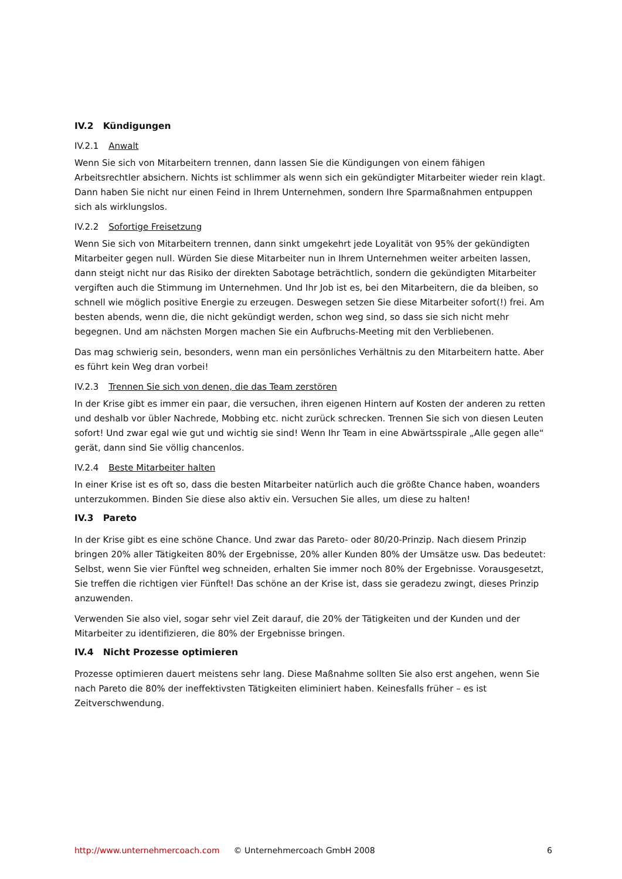IV.2 Kündigungen
IV.2.1 Anwalt
Wenn Sie sich von Mitarbeitern trennen, dann lassen Sie die Kündigungen von einem fähigen Arbeitsrechtler absichern. Nichts ist schlimmer als wenn sich ein gekündigter Mitarbeiter wieder rein klagt. Dann haben Sie nicht nur einen Feind in Ihrem Unternehmen, sondern Ihre Sparmaßnahmen entpuppen sich als wirklungslos.
IV.2.2 Sofortige Freisetzung
Wenn Sie sich von Mitarbeitern trennen, dann sinkt umgekehrt jede Loyalität von 95% der gekündigten Mitarbeiter gegen null. Würden Sie diese Mitarbeiter nun in Ihrem Unternehmen weiter arbeiten lassen, dann steigt nicht nur das Risiko der direkten Sabotage beträchtlich, sondern die gekündigten Mitarbeiter vergiften auch die Stimmung im Unternehmen. Und Ihr Job ist es, bei den Mitarbeitern, die da bleiben, so schnell wie möglich positive Energie zu erzeugen. Deswegen setzen Sie diese Mitarbeiter sofort(!) frei. Am besten abends, wenn die, die nicht gekündigt werden, schon weg sind, so dass sie sich nicht mehr begegnen. Und am nächsten Morgen machen Sie ein Aufbruchs-Meeting mit den Verbliebenen.
Das mag schwierig sein, besonders, wenn man ein persönliches Verhältnis zu den Mitarbeitern hatte. Aber es führt kein Weg dran vorbei!
IV.2.3 Trennen Sie sich von denen, die das Team zerstören
In der Krise gibt es immer ein paar, die versuchen, ihren eigenen Hintern auf Kosten der anderen zu retten und deshalb vor übler Nachrede, Mobbing etc. nicht zurück schrecken. Trennen Sie sich von diesen Leuten sofort! Und zwar egal wie gut und wichtig sie sind! Wenn Ihr Team in eine Abwärtsspirale „Alle gegen alle“ gerät, dann sind Sie völlig chancenlos.
IV.2.4 Beste Mitarbeiter halten
In einer Krise ist es oft so, dass die besten Mitarbeiter natürlich auch die größte Chance haben, woanders unterzukommen. Binden Sie diese also aktiv ein. Versuchen Sie alles, um diese zu halten!
IV.3 Pareto
In der Krise gibt es eine schöne Chance. Und zwar das Pareto- oder 80/20-Prinzip. Nach diesem Prinzip bringen 20% aller Tätigkeiten 80% der Ergebnisse, 20% aller Kunden 80% der Umsätze usw. Das bedeutet: Selbst, wenn Sie vier Fünftel weg schneiden, erhalten Sie immer noch 80% der Ergebnisse. Vorausgesetzt, Sie treffen die richtigen vier Fünftel! Das schöne an der Krise ist, dass sie geradezu zwingt, dieses Prinzip anzuwenden.
Verwenden Sie also viel, sogar sehr viel Zeit darauf, die 20% der Tätigkeiten und der Kunden und der Mitarbeiter zu identifizieren, die 80% der Ergebnisse bringen.
IV.4 Nicht Prozesse optimieren
Prozesse optimieren dauert meistens sehr lang. Diese Maßnahme sollten Sie also erst angehen, wenn Sie nach Pareto die 80% der ineffektivsten Tätigkeiten eliminiert haben. Keinesfalls früher – es ist Zeitverschwendung.
http://www.unternehmercoach.com © Unternehmercoach GmbH 2008 6